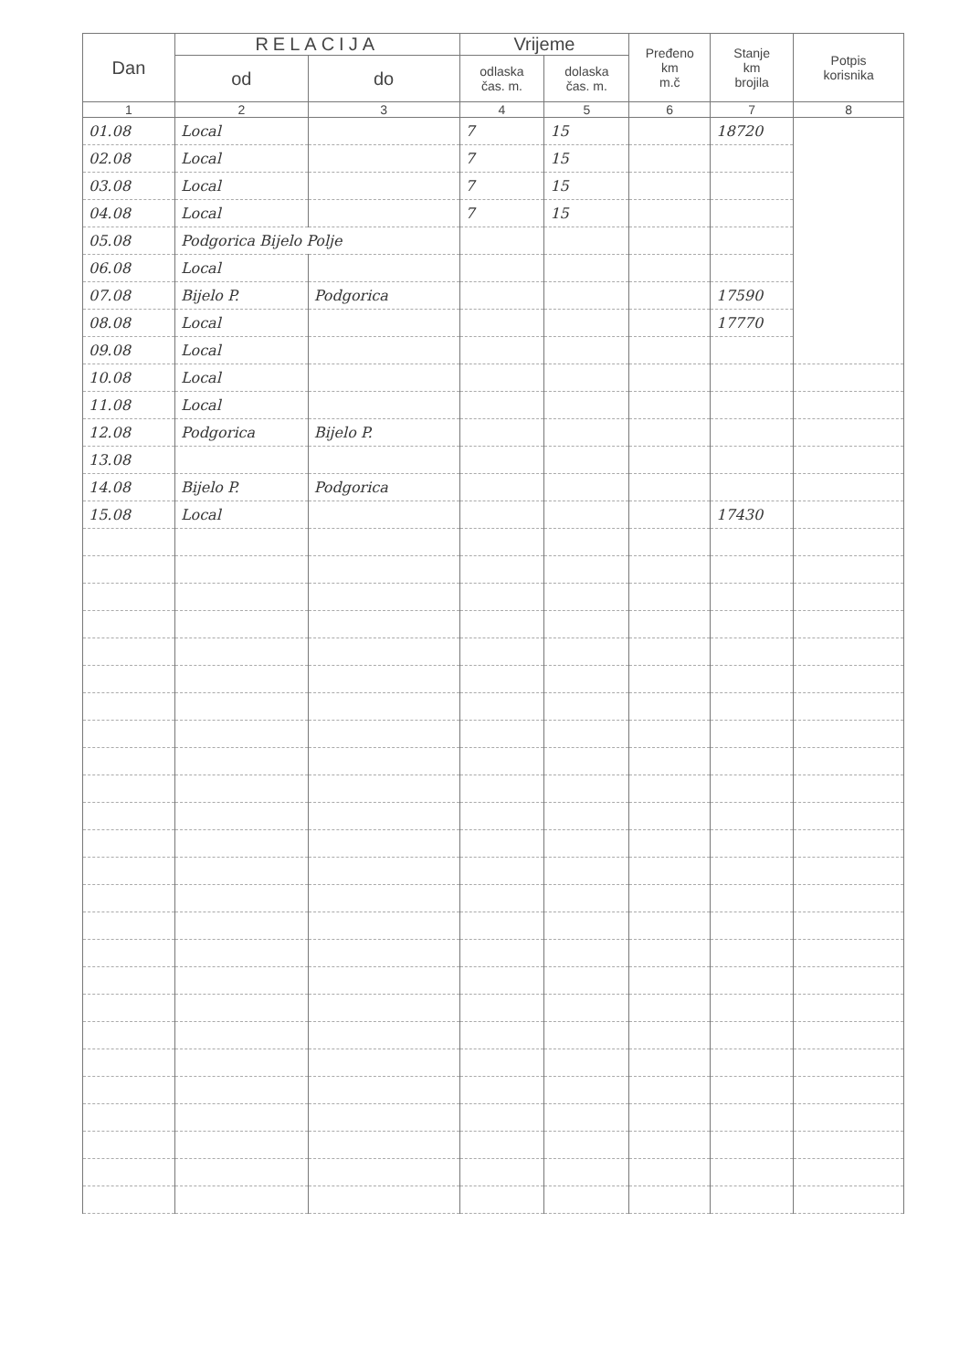| Dan | RELACIJA | | Vrijeme | | Pređeno km m.č | Stanje km brojila | Potpis korisnika |
| --- | --- | --- | --- | --- | --- | --- | --- |
| | od | do | odlaska čas. m. | dolaska čas. m. | | | |
| 1 | 2 | 3 | 4 | 5 | 6 | 7 | 8 |
| 01.08 | Local | | 7 | 15 | | 18720 | |
| 02.08 | Local | | 7 | 15 | | | |
| 03.08 | Local | | 7 | 15 | | | |
| 04.08 | Local | | 7 | 15 | | | |
| 05.08 | Podgorica Bijelo Polje | | | | | | |
| 06.08 | Local | | | | | | |
| 07.08 | Bijelo P. | Podgorica | | | | 17590 | |
| 08.08 | Local | | | | | 17770 | |
| 09.08 | Local | | | | | | |
| 10.08 | Local | | | | | | |
| 11.08 | Local | | | | | | |
| 12.08 | Podgorica | Bijelo P. | | | | | |
| 13.08 | | | | | | | |
| 14.08 | Bijelo P. | Podgorica | | | | | |
| 15.08 | Local | | | | | 17430 | |